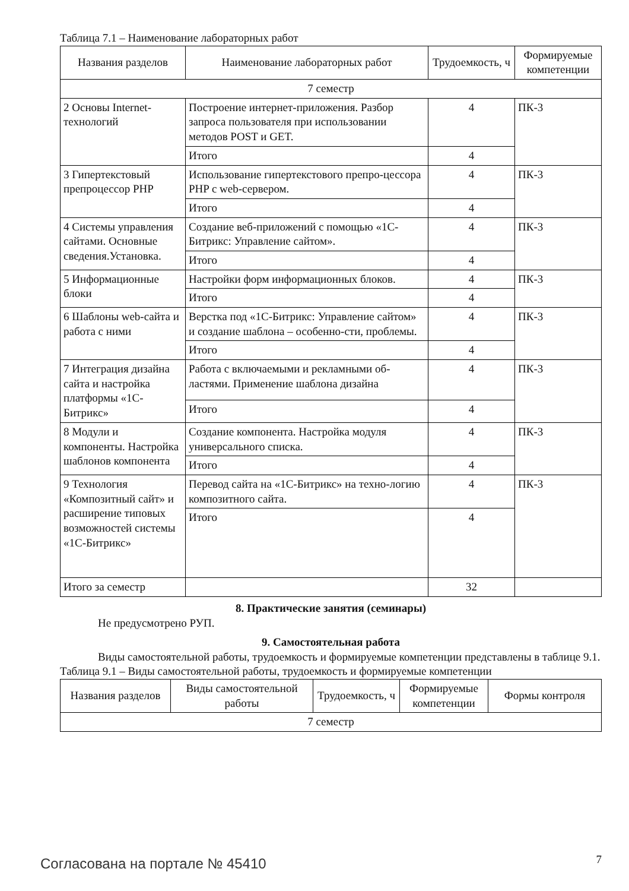Таблица 7.1 – Наименование лабораторных работ
| Названия разделов | Наименование лабораторных работ | Трудоемкость, ч | Формируемые компетенции |
| --- | --- | --- | --- |
| 7 семестр | | | |
| 2 Основы Internet-технологий | Построение интернет-приложения. Разбор запроса пользователя при использовании методов POST и GET. | 4 | ПК-3 |
| | Итого | 4 | |
| 3 Гипертекстовый препроцессор PHP | Использование гипертекстового препро-цессора PHP с web-сервером. | 4 | ПК-3 |
| | Итого | 4 | |
| 4 Системы управления сайтами. Основные сведения.Установка. | Создание веб-приложений с помощью «1С-Битрикс: Управление сайтом». | 4 | ПК-3 |
| | Итого | 4 | |
| 5 Информационные блоки | Настройки форм информационных блоков. | 4 | ПК-3 |
| | Итого | 4 | |
| 6 Шаблоны web-сайта и работа с ними | Верстка под «1С-Битрикс: Управление сайтом» и создание шаблона – особенно-сти, проблемы. | 4 | ПК-3 |
| | Итого | 4 | |
| 7 Интеграция дизайна сайта и настройка платформы «1С-Битрикс» | Работа с включаемыми и рекламными об-ластями. Применение шаблона дизайна | 4 | ПК-3 |
| | Итого | 4 | |
| 8 Модули и компоненты. Настройка шаблонов компонента | Создание компонента. Настройка модуля универсального списка. | 4 | ПК-3 |
| | Итого | 4 | |
| 9 Технология «Композитный сайт» и расширение типовых возможностей системы «1С-Битрикс» | Перевод сайта на «1С-Битрикс» на техно-логию композитного сайта. | 4 | ПК-3 |
| | Итого | 4 | |
| Итого за семестр | | 32 | |
8. Практические занятия (семинары)
Не предусмотрено РУП.
9. Самостоятельная работа
Виды самостоятельной работы, трудоемкость и формируемые компетенции представлены в таблице 9.1.
Таблица 9.1 – Виды самостоятельной работы, трудоемкость и формируемые компетенции
| Названия разделов | Виды самостоятельной работы | Трудоемкость, ч | Формируемые компетенции | Формы контроля |
| --- | --- | --- | --- | --- |
| 7 семестр | | | | |
Согласована на портале № 45410 7